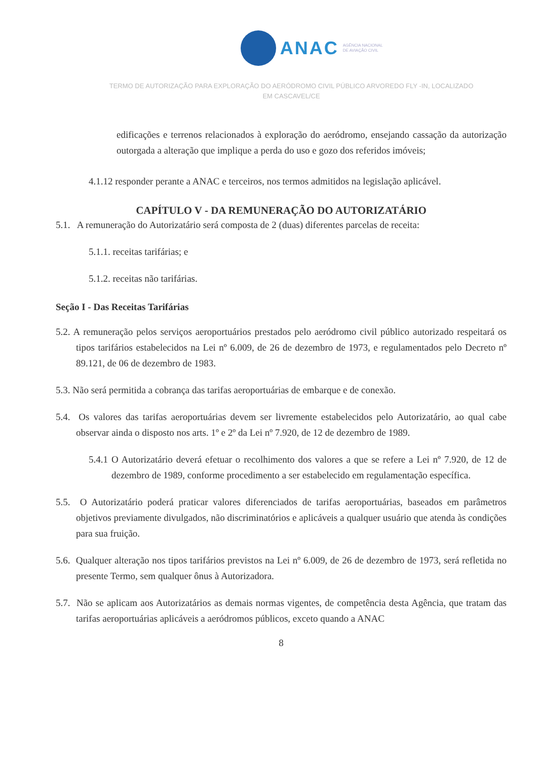ANAC AGÊNCIA NACIONAL
DE AVIAÇÃO CIVIL
TERMO DE AUTORIZAÇÃO PARA EXPLORAÇÃO DO AERÓDROMO CIVIL PÚBLICO ARVOREDO FLY -IN, LOCALIZADO
EM CASCAVEL/CE
edificações e terrenos relacionados à exploração do aeródromo, ensejando cassação da autorização outorgada a alteração que implique a perda do uso e gozo dos referidos imóveis;
4.1.12 responder perante a ANAC e terceiros, nos termos admitidos na legislação aplicável.
CAPÍTULO V - DA REMUNERAÇÃO DO AUTORIZATÁRIO
5.1. A remuneração do Autorizatário será composta de 2 (duas) diferentes parcelas de receita:
5.1.1. receitas tarifárias; e
5.1.2. receitas não tarifárias.
Seção I - Das Receitas Tarifárias
5.2. A remuneração pelos serviços aeroportuários prestados pelo aeródromo civil público autorizado respeitará os tipos tarifários estabelecidos na Lei nº 6.009, de 26 de dezembro de 1973, e regulamentados pelo Decreto nº 89.121, de 06 de dezembro de 1983.
5.3. Não será permitida a cobrança das tarifas aeroportuárias de embarque e de conexão.
5.4. Os valores das tarifas aeroportuárias devem ser livremente estabelecidos pelo Autorizatário, ao qual cabe observar ainda o disposto nos arts. 1º e 2º da Lei nº 7.920, de 12 de dezembro de 1989.
5.4.1 O Autorizatário deverá efetuar o recolhimento dos valores a que se refere a Lei nº 7.920, de 12 de dezembro de 1989, conforme procedimento a ser estabelecido em regulamentação específica.
5.5. O Autorizatário poderá praticar valores diferenciados de tarifas aeroportuárias, baseados em parâmetros objetivos previamente divulgados, não discriminatórios e aplicáveis a qualquer usuário que atenda às condições para sua fruição.
5.6. Qualquer alteração nos tipos tarifários previstos na Lei nº 6.009, de 26 de dezembro de 1973, será refletida no presente Termo, sem qualquer ônus à Autorizadora.
5.7. Não se aplicam aos Autorizatários as demais normas vigentes, de competência desta Agência, que tratam das tarifas aeroportuárias aplicáveis a aeródromos públicos, exceto quando a ANAC
8